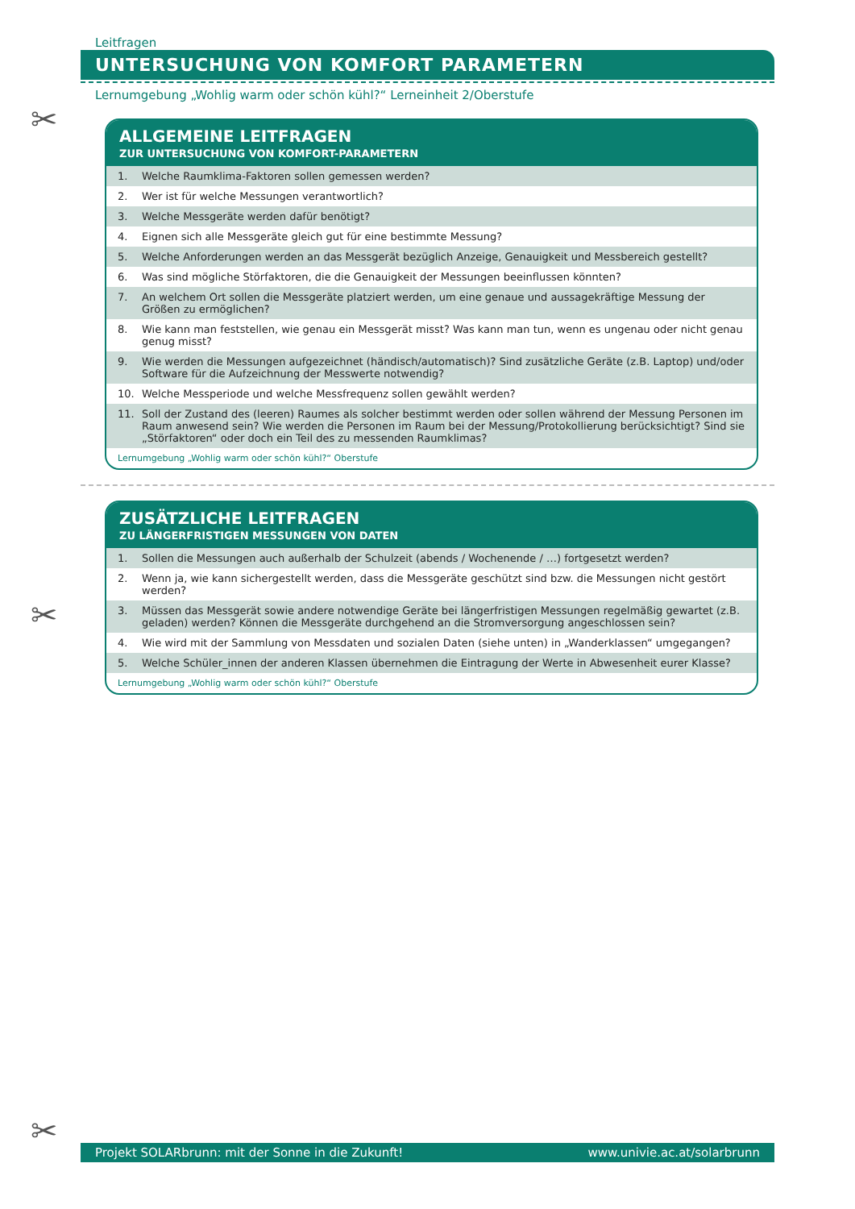Leitfragen
UNTERSUCHUNG VON KOMFORT PARAMETERN
Lernumgebung „Wohlig warm oder schön kühl?“ Lerneinheit 2/Oberstufe
✂
ALLGEMEINE LEITFRAGEN
ZUR UNTERSUCHUNG VON KOMFORT-PARAMETERN
1. Welche Raumklima-Faktoren sollen gemessen werden?
2. Wer ist für welche Messungen verantwortlich?
3. Welche Messgeräte werden dafür benötigt?
4. Eignen sich alle Messgeräte gleich gut für eine bestimmte Messung?
5. Welche Anforderungen werden an das Messgerät bezüglich Anzeige, Genauigkeit und Messbereich gestellt?
6. Was sind mögliche Störfaktoren, die die Genauigkeit der Messungen beeinflussen könnten?
7. An welchem Ort sollen die Messgeräte platziert werden, um eine genaue und aussagekräftige Messung der Größen zu ermöglichen?
8. Wie kann man feststellen, wie genau ein Messgerät misst? Was kann man tun, wenn es ungenau oder nicht genau genug misst?
9. Wie werden die Messungen aufgezeichnet (händisch/automatisch)? Sind zusätzliche Geräte (z.B. Laptop) und/oder Software für die Aufzeichnung der Messwerte notwendig?
10. Welche Messperiode und welche Messfrequenz sollen gewählt werden?
11. Soll der Zustand des (leeren) Raumes als solcher bestimmt werden oder sollen während der Messung Personen im Raum anwesend sein? Wie werden die Personen im Raum bei der Messung/Protokollierung berücksichtigt? Sind sie „Störfaktoren“ oder doch ein Teil des zu messenden Raumklimas?
Lernumgebung „Wohlig warm oder schön kühl?“ Oberstufe
✂
ZUSÄTZLICHE LEITFRAGEN
ZU LÄNGERFRISTIGEN MESSUNGEN VON DATEN
1. Sollen die Messungen auch außerhalb der Schulzeit (abends / Wochenende / …) fortgesetzt werden?
2. Wenn ja, wie kann sichergestellt werden, dass die Messgeräte geschützt sind bzw. die Messungen nicht gestört werden?
3. Müssen das Messgerät sowie andere notwendige Geräte bei längerfristigen Messungen regelmäßig gewartet (z.B. geladen) werden? Können die Messgeräte durchgehend an die Stromversorgung angeschlossen sein?
4. Wie wird mit der Sammlung von Messdaten und sozialen Daten (siehe unten) in „Wanderklassen“ umgegangen?
5. Welche Schüler_innen der anderen Klassen übernehmen die Eintragung der Werte in Abwesenheit eurer Klasse?
Lernumgebung „Wohlig warm oder schön kühl?“ Oberstufe
✂
Projekt SOLARbrunn: mit der Sonne in die Zukunft! www.univie.ac.at/solarbrunn